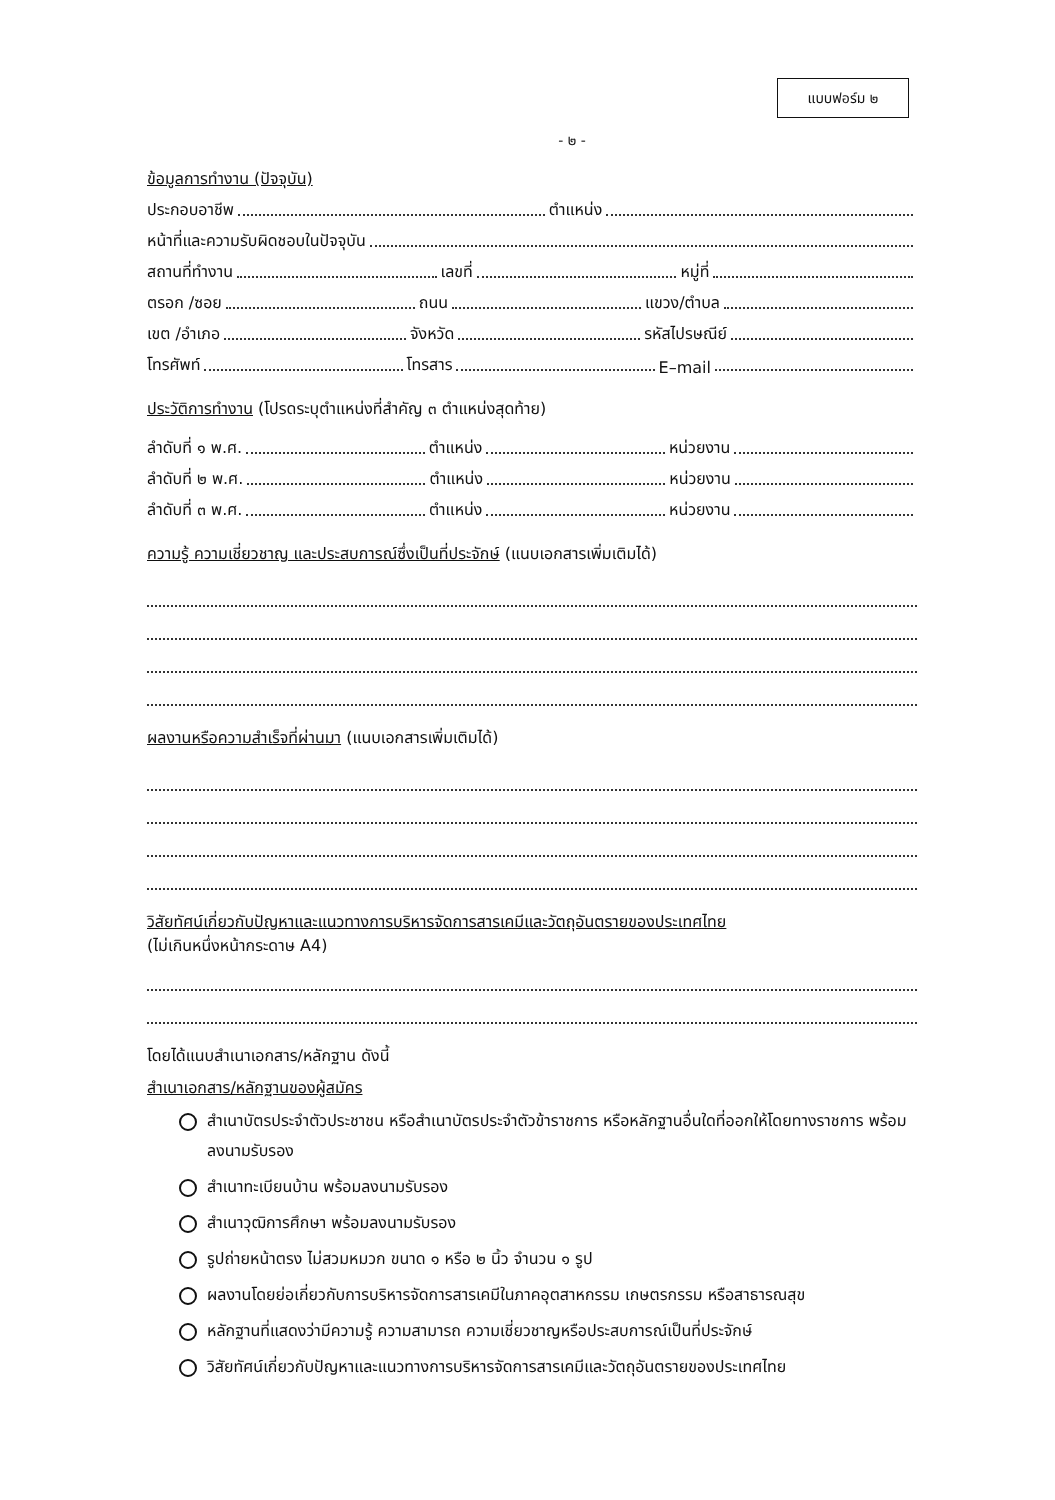แบบฟอร์ม ๒
- ๒ -
ข้อมูลการทำงาน (ปัจจุบัน)
ประกอบอาชีพ ตำแหน่ง
หน้าที่และความรับผิดชอบในปัจจุบัน
สถานที่ทำงาน เลขที่ หมู่ที่
ตรอก /ซอย ถนน แขวง/ตำบล
เขต /อำเภอ จังหวัด รหัสไปรษณีย์
โทรศัพท์ โทรสาร E–mail
ประวัติการทำงาน (โปรดระบุตำแหน่งที่สำคัญ ๓ ตำแหน่งสุดท้าย)
ลำดับที่ ๑ พ.ศ. ตำแหน่ง หน่วยงาน
ลำดับที่ ๒ พ.ศ. ตำแหน่ง หน่วยงาน
ลำดับที่ ๓ พ.ศ. ตำแหน่ง หน่วยงาน
ความรู้ ความเชี่ยวชาญ และประสบการณ์ซึ่งเป็นที่ประจักษ์ (แนบเอกสารเพิ่มเติมได้)
ผลงานหรือความสำเร็จที่ผ่านมา (แนบเอกสารเพิ่มเติมได้)
วิสัยทัศน์เกี่ยวกับปัญหาและแนวทางการบริหารจัดการสารเคมีและวัตถุอันตรายของประเทศไทย
(ไม่เกินหนึ่งหน้ากระดาษ A4)
โดยได้แนบสำเนาเอกสาร/หลักฐาน ดังนี้
สำเนาเอกสาร/หลักฐานของผู้สมัคร
สำเนาบัตรประจำตัวประชาชน หรือสำเนาบัตรประจำตัวข้าราชการ หรือหลักฐานอื่นใดที่ออกให้โดยทางราชการ พร้อมลงนามรับรอง
สำเนาทะเบียนบ้าน พร้อมลงนามรับรอง
สำเนาวุฒิการศึกษา พร้อมลงนามรับรอง
รูปถ่ายหน้าตรง ไม่สวมหมวก ขนาด ๑ หรือ ๒ นิ้ว จำนวน ๑ รูป
ผลงานโดยย่อเกี่ยวกับการบริหารจัดการสารเคมีในภาคอุตสาหกรรม เกษตรกรรม หรือสาธารณสุข
หลักฐานที่แสดงว่ามีความรู้ ความสามารถ ความเชี่ยวชาญหรือประสบการณ์เป็นที่ประจักษ์
วิสัยทัศน์เกี่ยวกับปัญหาและแนวทางการบริหารจัดการสารเคมีและวัตถุอันตรายของประเทศไทย